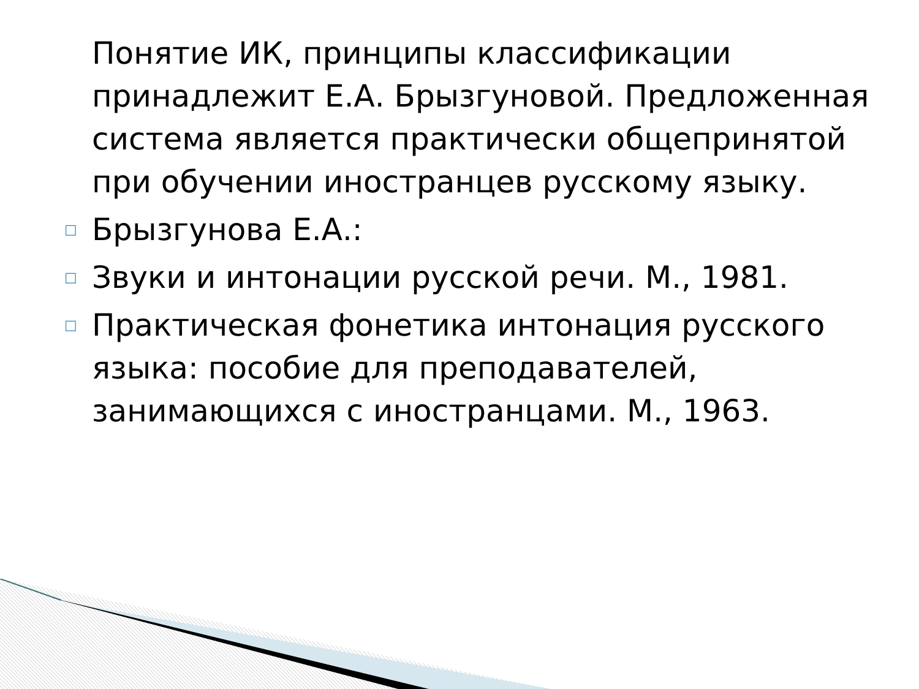Понятие ИК, принципы классификации принадлежит Е.А. Брызгуновой. Предложенная система является практически общепринятой при обучении иностранцев русскому языку.
□ Брызгунова Е.А.:
□ Звуки и интонации русской речи. М., 1981.
□ Практическая фонетика интонация русского языка: пособие для преподавателей, занимающихся с иностранцами. М., 1963.